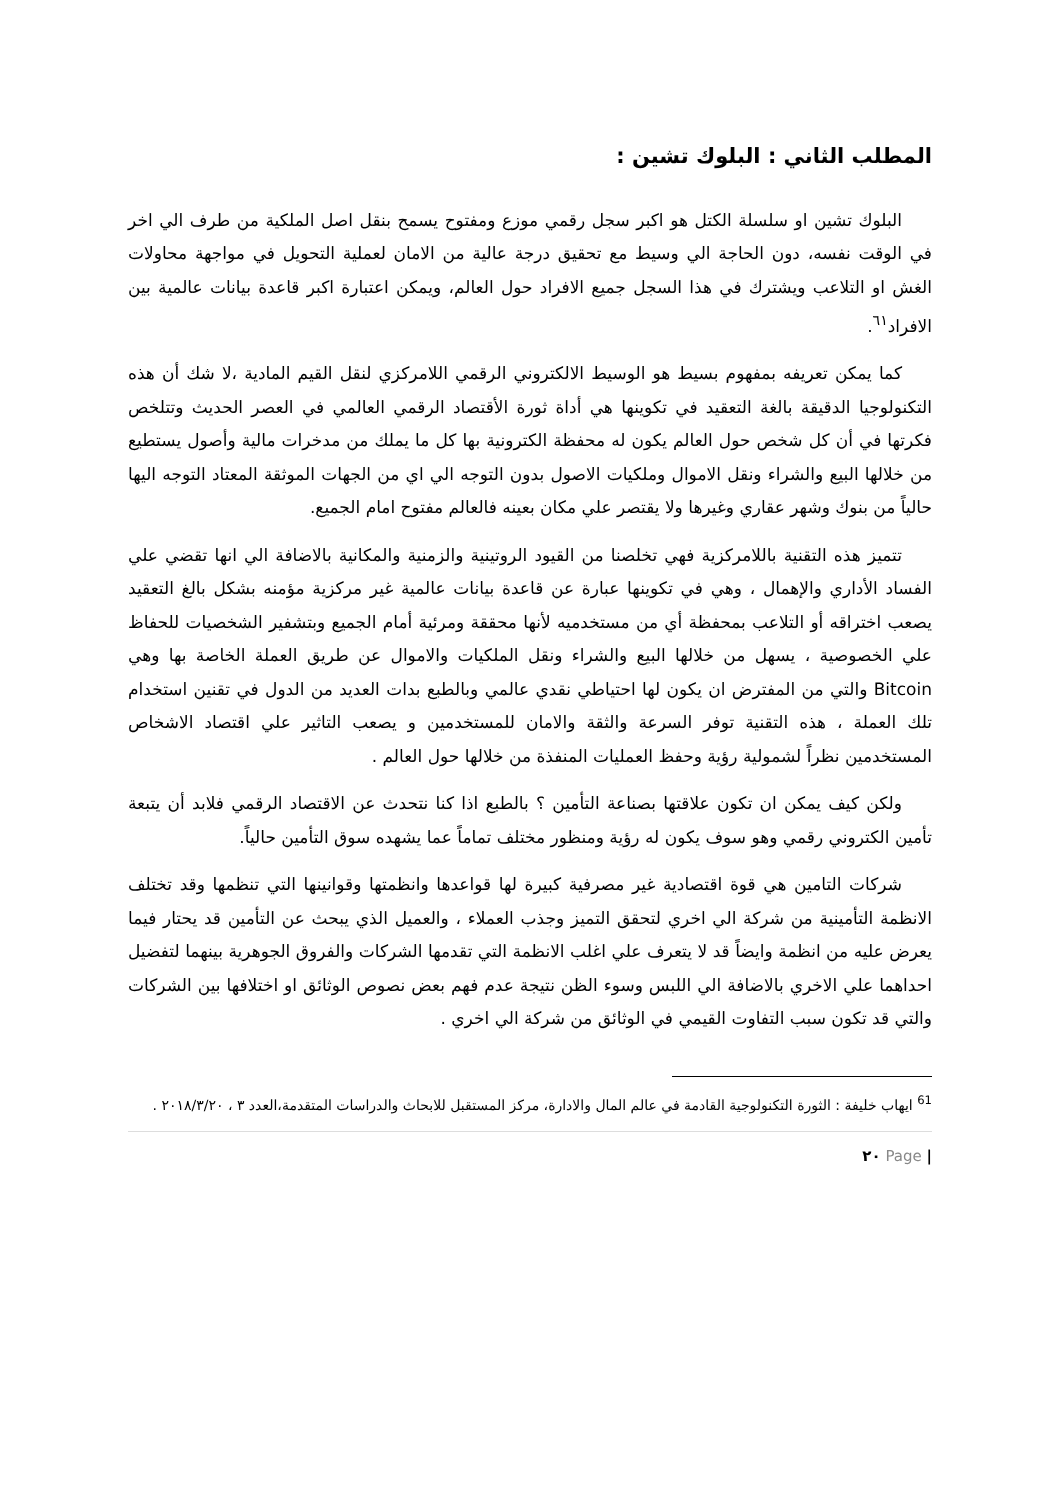المطلب الثاني : البلوك تشين :
البلوك تشين او سلسلة الكتل هو اكبر سجل رقمي موزع ومفتوح يسمح بنقل اصل الملكية من طرف الي اخر في الوقت نفسه، دون الحاجة الي وسيط مع تحقيق درجة عالية من الامان لعملية التحويل في مواجهة محاولات الغش او التلاعب ويشترك في هذا السجل جميع الافراد حول العالم، ويمكن اعتبارة اكبر قاعدة بيانات عالمية بين الافراد<sup>٦١</sup>.
كما يمكن تعريفه بمفهوم بسيط هو الوسيط الالكتروني الرقمي اللامركزي لنقل القيم المادية ،لا شك أن هذه التكنولوجيا الدقيقة بالغة التعقيد في تكوينها هي أداة ثورة الأقتصاد الرقمي العالمي في العصر الحديث وتتلخص فكرتها في أن كل شخص حول العالم يكون له محفظة الكترونية بها كل ما يملك من مدخرات مالية وأصول يستطيع من خلالها البيع والشراء ونقل الاموال وملكيات الاصول بدون التوجه الي اي من الجهات الموثقة المعتاد التوجه اليها حالياً من بنوك وشهر عقاري وغيرها ولا يقتصر علي مكان بعينه فالعالم مفتوح امام الجميع.
تتميز هذه التقنية باللامركزية فهي تخلصنا من القيود الروتينية والزمنية والمكانية بالاضافة الي انها تقضي علي الفساد الأداري والإهمال ، وهي في تكوينها عبارة عن قاعدة بيانات عالمية غير مركزية مؤمنه بشكل بالغ التعقيد يصعب اختراقه أو التلاعب بمحفظة أي من مستخدميه لأنها محققة ومرئية أمام الجميع وبتشفير الشخصيات للحفاظ علي الخصوصية ، يسهل من خلالها البيع والشراء ونقل الملكيات والاموال عن طريق العملة الخاصة بها وهي Bitcoin والتي من المفترض ان يكون لها احتياطي نقدي عالمي وبالطبع بدات العديد من الدول في تقنين استخدام تلك العملة ، هذه التقنية توفر السرعة والثقة والامان للمستخدمين و يصعب التاثير علي اقتصاد الاشخاص المستخدمين نظراً لشمولية رؤية وحفظ العمليات المنفذة من خلالها حول العالم .
ولكن كيف يمكن ان تكون علاقتها بصناعة التأمين ؟ بالطبع اذا كنا نتحدث عن الاقتصاد الرقمي فلابد أن يتبعة تأمين الكتروني رقمي وهو سوف يكون له رؤية ومنظور مختلف تماماً عما يشهده سوق التأمين حالياً.
شركات التامين هي قوة اقتصادية غير مصرفية كبيرة لها قواعدها وانظمتها وقوانينها التي تنظمها وقد تختلف الانظمة التأمينية من شركة الي اخري لتحقق التميز وجذب العملاء ، والعميل الذي يبحث عن التأمين قد يحتار فيما يعرض عليه من انظمة وايضاً قد لا يتعرف علي اغلب الانظمة التي تقدمها الشركات والفروق الجوهرية بينهما لتفضيل احداهما علي الاخري بالاضافة الي اللبس وسوء الظن نتيجة عدم فهم بعض نصوص الوثائق او اختلافها بين الشركات والتي قد تكون سبب التفاوت القيمي في الوثائق من شركة الي اخري .
<sup>61</sup> ايهاب خليفة : الثورة التكنولوجية القادمة في عالم المال والادارة، مركز المستقبل للابحاث والدراسات المتقدمة،العدد ٣ ، ٢٠١٨/٣/٢٠ .
| Page ٢٠